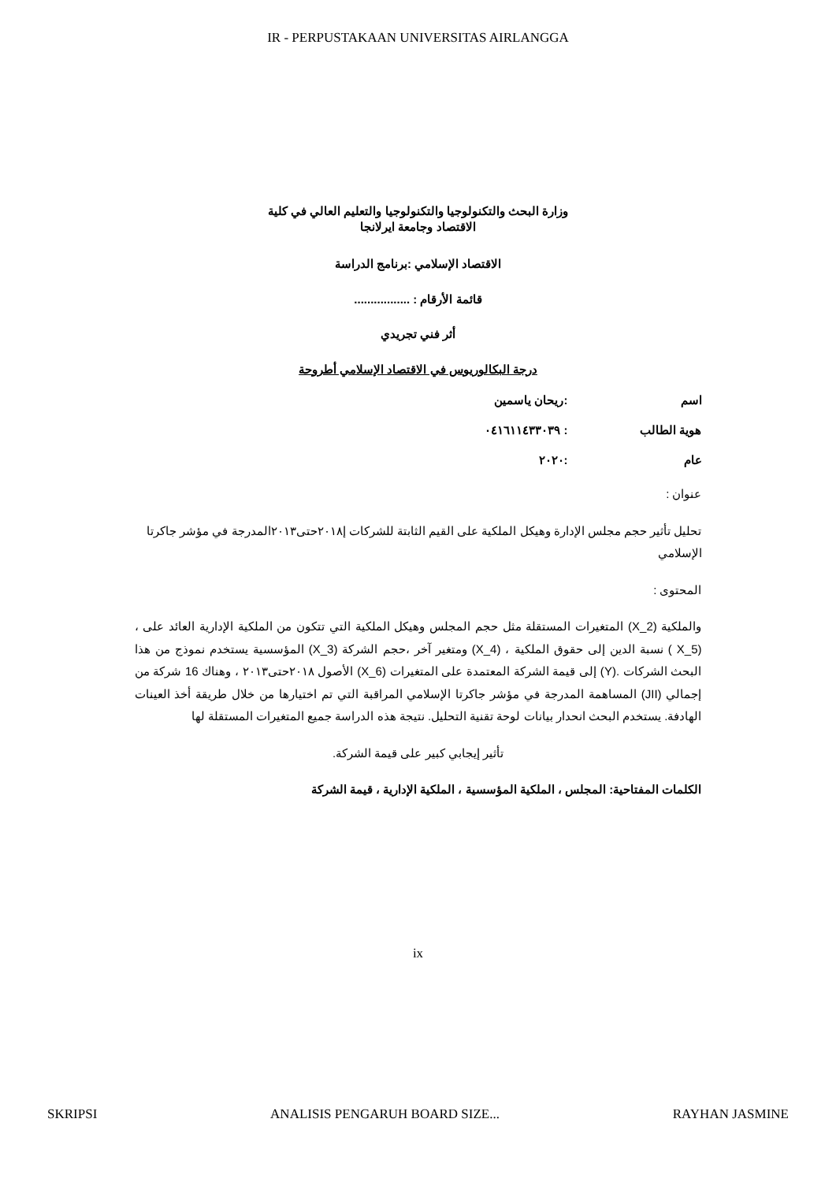IR - PERPUSTAKAAN UNIVERSITAS AIRLANGGA
وزارة البحث والتكنولوجيا والتكنولوجيا والتعليم العالي في كلية
الاقتصاد وجامعة ايرلانجا
الاقتصاد الإسلامي :برنامج الدراسة
قائمة الأرقام : .................
أثر فني تجريدي
درجة البكالوريوس في الاقتصاد الإسلامي أطروحة
اسم:ريحان ياسمين
هوية الطالب: ٠٤١٦١١٤٣٣٠٣٩
عام:٢٠٢٠
عنوان :
تحليل تأثير حجم مجلس الإدارة وهيكل الملكية على القيم الثابتة للشركات إ٢٠١٨حتى٢٠١٣المدرجة في مؤشر جاكرتا الإسلامي
المحتوى :
والملكية (X_2) المتغيرات المستقلة مثل حجم المجلس وهيكل الملكية التي تتكون من الملكية الإدارية العائد على ، (X_5 ) نسبة الدين إلى حقوق الملكية ، (X_4) ومتغير آخر ،حجم الشركة (X_3) المؤسسية يستخدم نموذج من هذا البحث الشركات .(Y) إلى قيمة الشركة المعتمدة على المتغيرات (X_6) الأصول ٢٠١٨حتى٢٠١٣ ، وهناك 16 شركة من إجمالي (JII) المساهمة المدرجة في مؤشر جاكرتا الإسلامي المراقبة التي تم اختيارها من خلال طريقة أخذ العينات الهادفة. يستخدم البحث انحدار بيانات لوحة تقنية التحليل. نتيجة هذه الدراسة جميع المتغيرات المستقلة لها
تأثير إيجابي كبير على قيمة الشركة.
الكلمات المفتاحية: المجلس ، الملكية المؤسسية ، الملكية الإدارية ، قيمة الشركة
ix
SKRIPSI ANALISIS PENGARUH BOARD SIZE... RAYHAN JASMINE